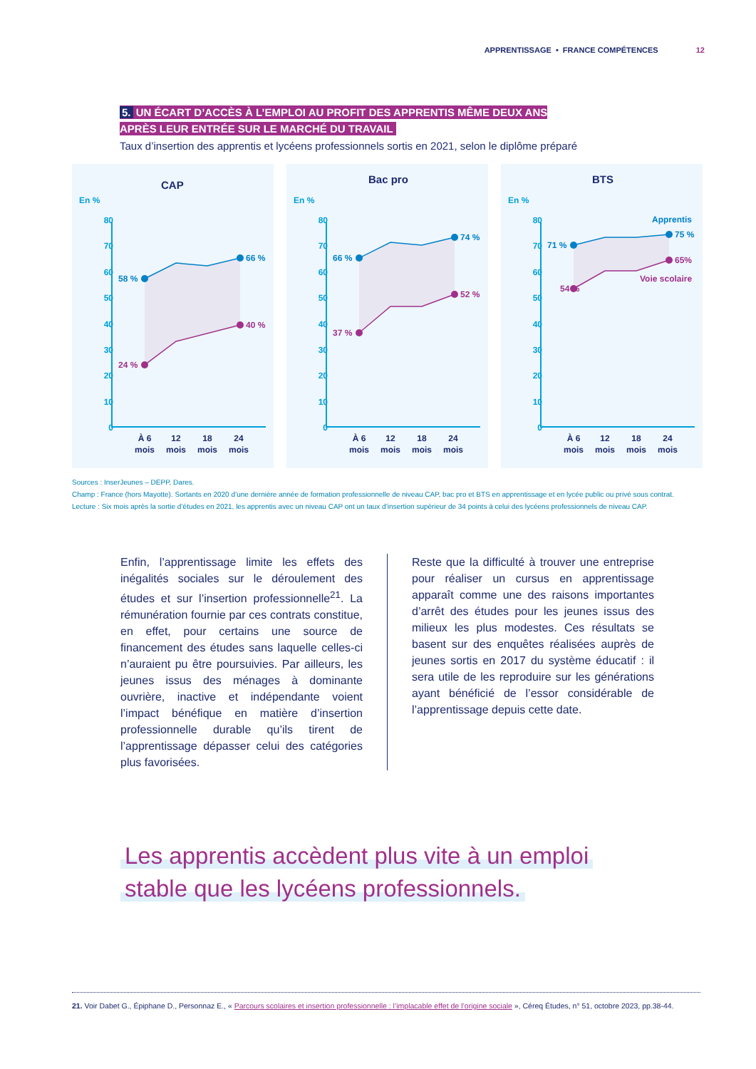APPRENTISSAGE • FRANCE COMPÉTENCES 12
5. UN ÉCART D’ACCÈS À L’EMPLOI AU PROFIT DES APPRENTIS MÊME DEUX ANS
APRÈS LEUR ENTRÉE SUR LE MARCHÉ DU TRAVAIL
Taux d’insertion des apprentis et lycéens professionnels sortis en 2021, selon le diplôme préparé
CAP
En %
80
70
60
50
40
30
20
10
0
58 %
66 %
24 %
40 %
À 6
mois
12
mois
18
mois
24
mois
Bac pro
En %
80
70
60
50
40
30
20
10
0
66 %
74 %
37 %
52 %
À 6
mois
12
mois
18
mois
24
mois
BTS
En %
80
70
60
50
40
30
20
10
0
Apprentis
71 %
75 %
54 %
65%
Voie scolaire
À 6
mois
12
mois
18
mois
24
mois
Sources : InserJeunes – DEPP, Dares.
Champ : France (hors Mayotte). Sortants en 2020 d’une dernière année de formation professionnelle de niveau CAP, bac pro et BTS en apprentissage et en lycée public ou privé sous contrat.
Lecture : Six mois après la sortie d’études en 2021, les apprentis avec un niveau CAP ont un taux d’insertion supérieur de 34 points à celui des lycéens professionnels de niveau CAP.
Enfin, l’apprentissage limite les effets des inégalités sociales sur le déroulement des études et sur l’insertion professionnelle<sup>21</sup>. La rémunération fournie par ces contrats constitue, en effet, pour certains une source de financement des études sans laquelle celles-ci n’auraient pu être poursuivies. Par ailleurs, les jeunes issus des ménages à dominante ouvrière, inactive et indépendante voient l’impact bénéfique en matière d’insertion professionnelle durable qu’ils tirent de l’apprentissage dépasser celui des catégories plus favorisées.
Reste que la difficulté à trouver une entreprise pour réaliser un cursus en apprentissage apparaît comme une des raisons importantes d’arrêt des études pour les jeunes issus des milieux les plus modestes. Ces résultats se basent sur des enquêtes réalisées auprès de jeunes sortis en 2017 du système éducatif : il sera utile de les reproduire sur les générations ayant bénéficié de l’essor considérable de l’apprentissage depuis cette date.
Les apprentis accèdent plus vite à un emploi
stable que les lycéens professionnels.
21. Voir Dabet G., Épiphane D., Personnaz E., « Parcours scolaires et insertion professionnelle : l’implacable effet de l’origine sociale », Céreq Études, n° 51, octobre 2023, pp.38-44.